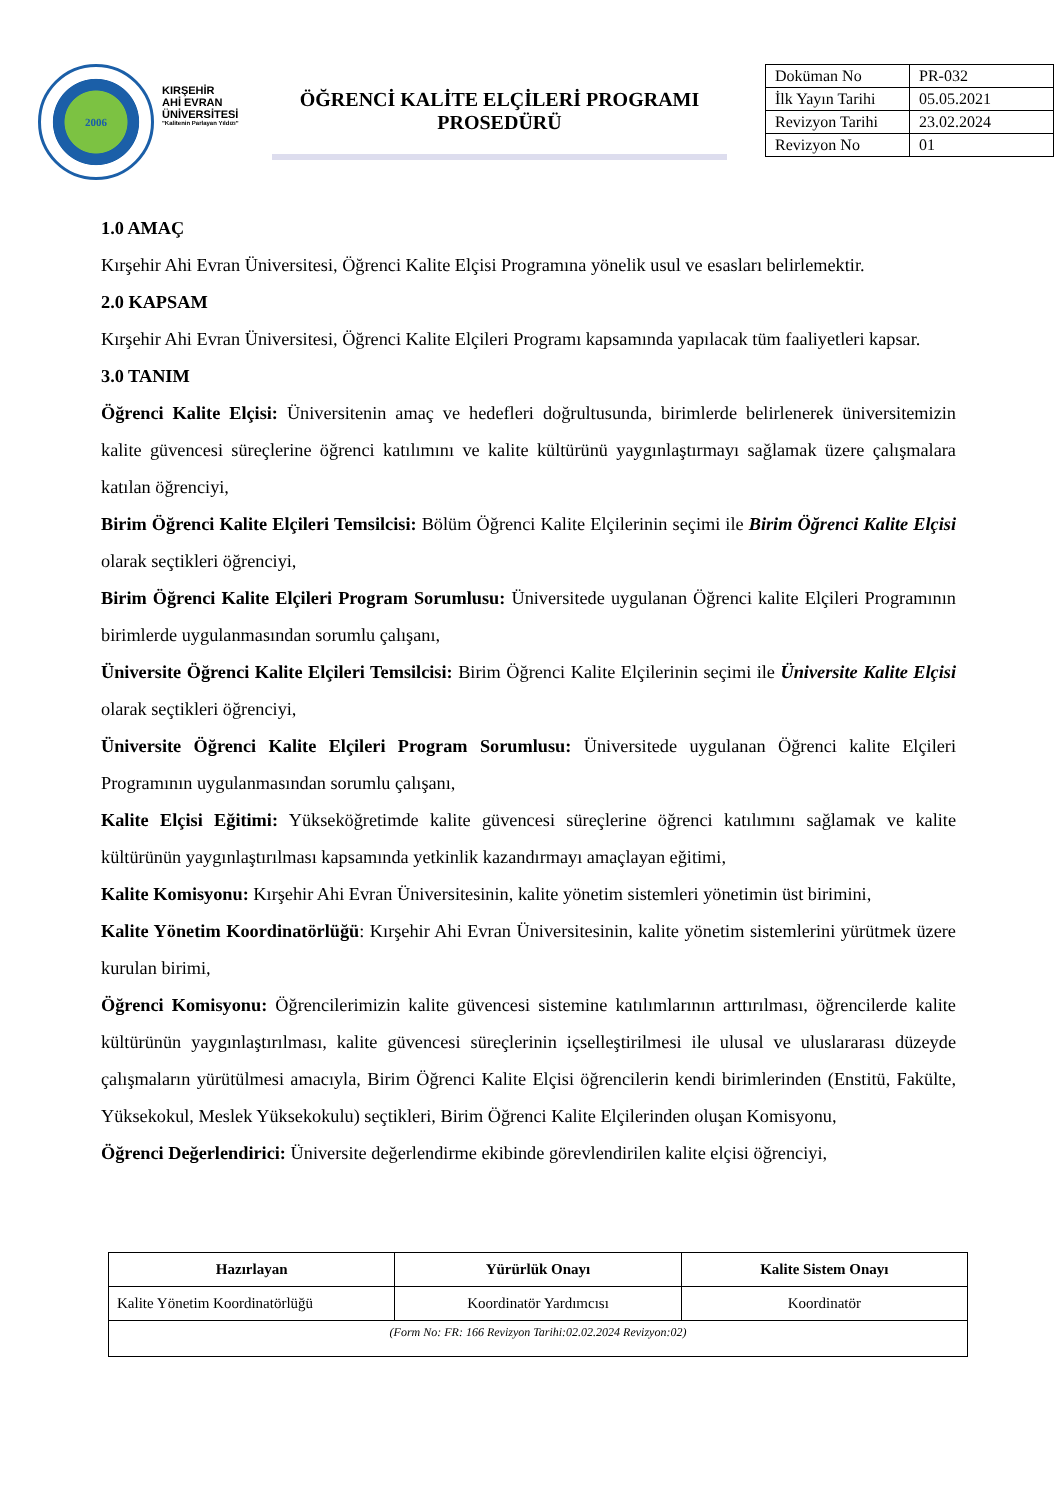2006
KIRŞEHİR
AHİ EVRAN
ÜNİVERSİTESİ
"Kalitenin Parlayan Yıldızı"
ÖĞRENCİ KALİTE ELÇİLERİ PROGRAMI
PROSEDÜRÜ
| Doküman No | PR-032 |
| İlk Yayın Tarihi | 05.05.2021 |
| Revizyon Tarihi | 23.02.2024 |
| Revizyon No | 01 |
1.0 AMAÇ
Kırşehir Ahi Evran Üniversitesi, Öğrenci Kalite Elçisi Programına yönelik usul ve esasları belirlemektir.
2.0 KAPSAM
Kırşehir Ahi Evran Üniversitesi, Öğrenci Kalite Elçileri Programı kapsamında yapılacak tüm faaliyetleri kapsar.
3.0 TANIM
Öğrenci Kalite Elçisi: Üniversitenin amaç ve hedefleri doğrultusunda, birimlerde belirlenerek üniversitemizin kalite güvencesi süreçlerine öğrenci katılımını ve kalite kültürünü yaygınlaştırmayı sağlamak üzere çalışmalara katılan öğrenciyi,
Birim Öğrenci Kalite Elçileri Temsilcisi: Bölüm Öğrenci Kalite Elçilerinin seçimi ile Birim Öğrenci Kalite Elçisi olarak seçtikleri öğrenciyi,
Birim Öğrenci Kalite Elçileri Program Sorumlusu: Üniversitede uygulanan Öğrenci kalite Elçileri Programının birimlerde uygulanmasından sorumlu çalışanı,
Üniversite Öğrenci Kalite Elçileri Temsilcisi: Birim Öğrenci Kalite Elçilerinin seçimi ile Üniversite Kalite Elçisi olarak seçtikleri öğrenciyi,
Üniversite Öğrenci Kalite Elçileri Program Sorumlusu: Üniversitede uygulanan Öğrenci kalite Elçileri Programının uygulanmasından sorumlu çalışanı,
Kalite Elçisi Eğitimi: Yükseköğretimde kalite güvencesi süreçlerine öğrenci katılımını sağlamak ve kalite kültürünün yaygınlaştırılması kapsamında yetkinlik kazandırmayı amaçlayan eğitimi,
Kalite Komisyonu: Kırşehir Ahi Evran Üniversitesinin, kalite yönetim sistemleri yönetimin üst birimini,
Kalite Yönetim Koordinatörlüğü: Kırşehir Ahi Evran Üniversitesinin, kalite yönetim sistemlerini yürütmek üzere kurulan birimi,
Öğrenci Komisyonu: Öğrencilerimizin kalite güvencesi sistemine katılımlarının arttırılması, öğrencilerde kalite kültürünün yaygınlaştırılması, kalite güvencesi süreçlerinin içselleştirilmesi ile ulusal ve uluslararası düzeyde çalışmaların yürütülmesi amacıyla, Birim Öğrenci Kalite Elçisi öğrencilerin kendi birimlerinden (Enstitü, Fakülte, Yüksekokul, Meslek Yüksekokulu) seçtikleri, Birim Öğrenci Kalite Elçilerinden oluşan Komisyonu,
Öğrenci Değerlendirici: Üniversite değerlendirme ekibinde görevlendirilen kalite elçisi öğrenciyi,
| Hazırlayan | Yürürlük Onayı | Kalite Sistem Onayı |
| --- | --- | --- |
| Kalite Yönetim Koordinatörlüğü | Koordinatör Yardımcısı | Koordinatör |
| (Form No: FR: 166 Revizyon Tarihi:02.02.2024 Revizyon:02) | | |